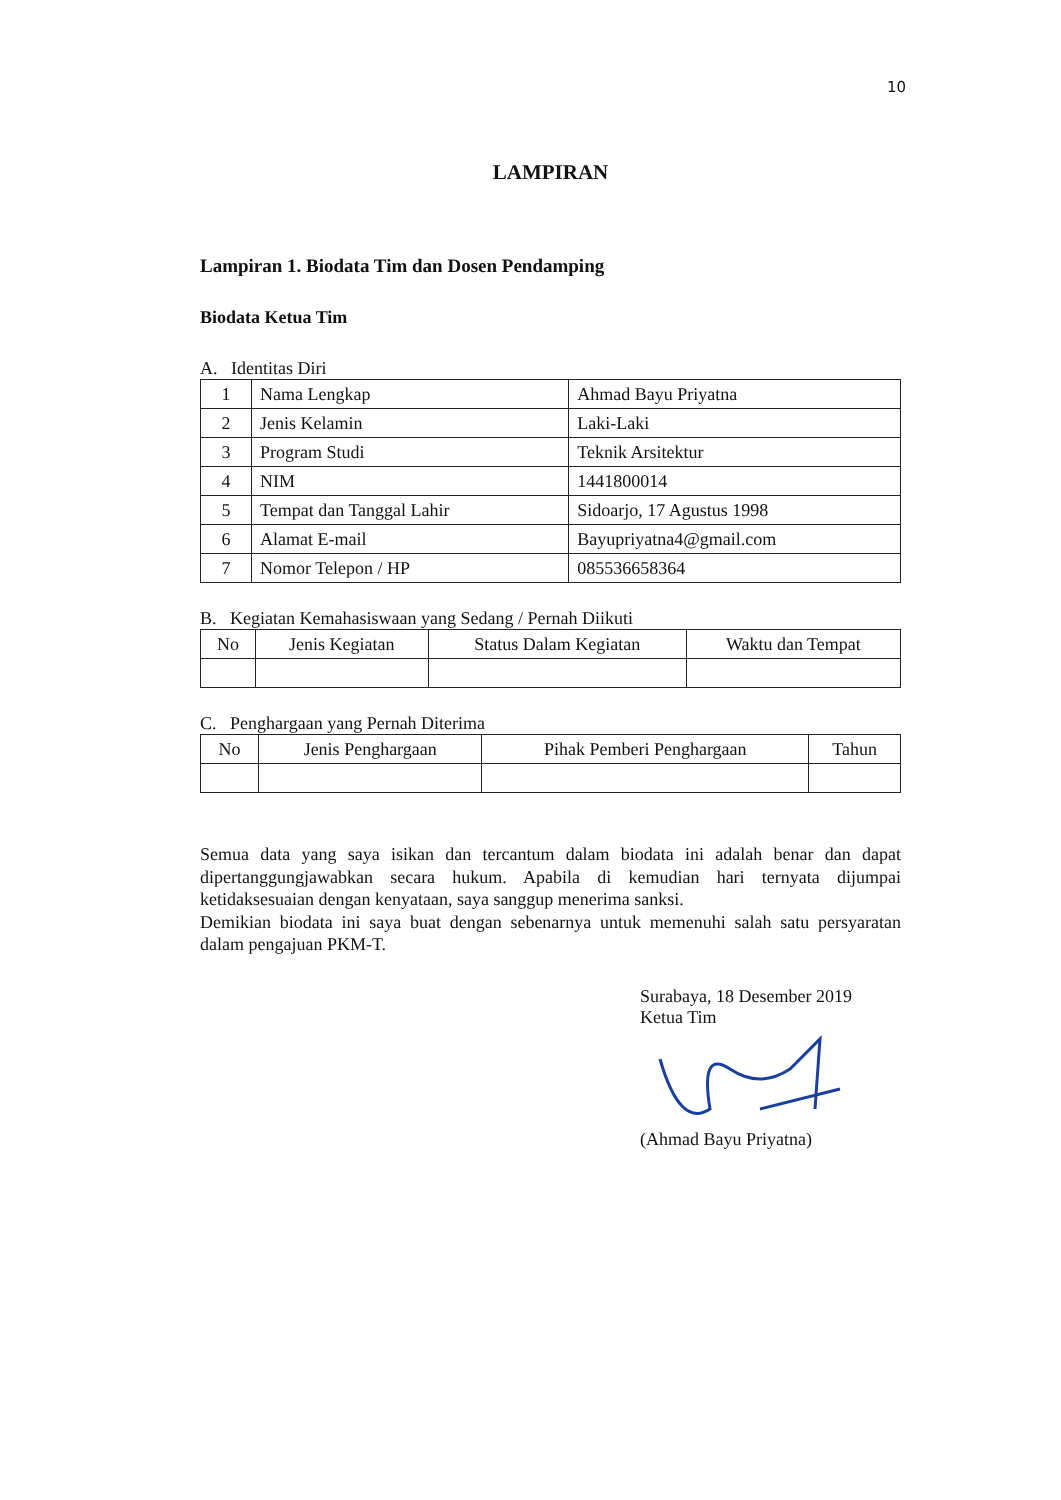10
LAMPIRAN
Lampiran 1. Biodata Tim dan Dosen Pendamping
Biodata Ketua Tim
A. Identitas Diri
| 1 | Nama Lengkap | Ahmad Bayu Priyatna |
| 2 | Jenis Kelamin | Laki-Laki |
| 3 | Program Studi | Teknik Arsitektur |
| 4 | NIM | 1441800014 |
| 5 | Tempat dan Tanggal Lahir | Sidoarjo, 17 Agustus 1998 |
| 6 | Alamat E-mail | Bayupriyatna4@gmail.com |
| 7 | Nomor Telepon / HP | 085536658364 |
B. Kegiatan Kemahasiswaan yang Sedang / Pernah Diikuti
| No | Jenis Kegiatan | Status Dalam Kegiatan | Waktu dan Tempat |
| --- | --- | --- | --- |
C. Penghargaan yang Pernah Diterima
| No | Jenis Penghargaan | Pihak Pemberi Penghargaan | Tahun |
| --- | --- | --- | --- |
Semua data yang saya isikan dan tercantum dalam biodata ini adalah benar dan dapat dipertanggungjawabkan secara hukum. Apabila di kemudian hari ternyata dijumpai ketidaksesuaian dengan kenyataan, saya sanggup menerima sanksi.
Demikian biodata ini saya buat dengan sebenarnya untuk memenuhi salah satu persyaratan dalam pengajuan PKM-T.
Surabaya, 18 Desember 2019
Ketua Tim
(Ahmad Bayu Priyatna)